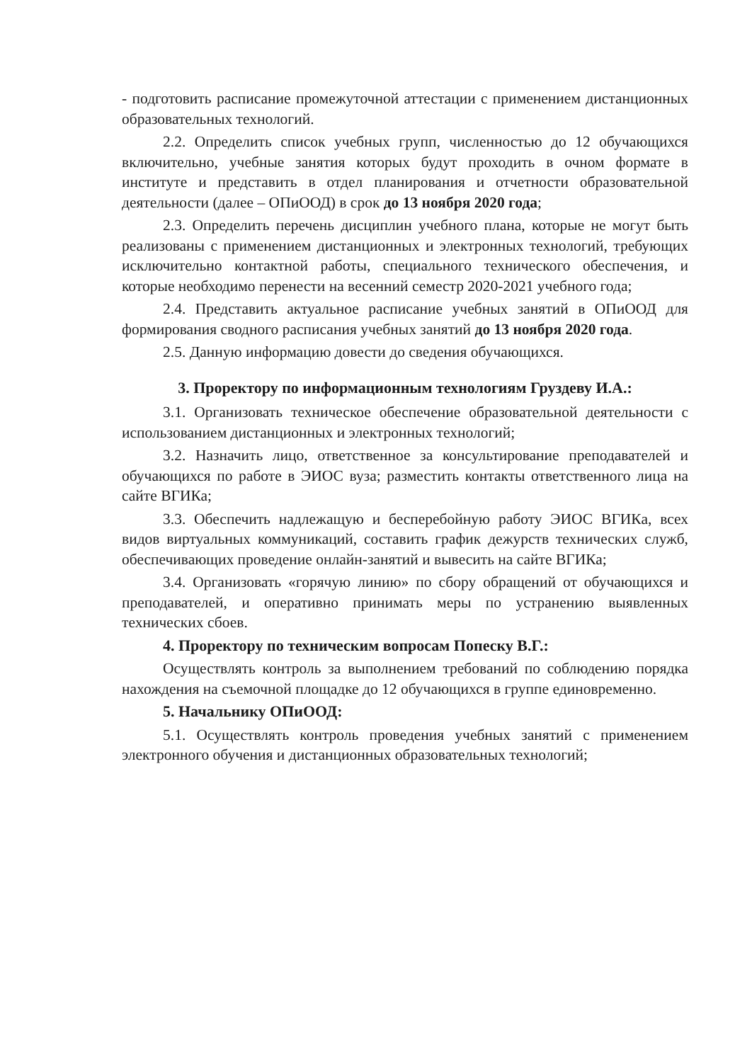- подготовить расписание промежуточной аттестации с применением дистанционных образовательных технологий.
2.2. Определить список учебных групп, численностью до 12 обучающихся включительно, учебные занятия которых будут проходить в очном формате в институте и представить в отдел планирования и отчетности образовательной деятельности (далее – ОПиООД) в срок до 13 ноября 2020 года;
2.3. Определить перечень дисциплин учебного плана, которые не могут быть реализованы с применением дистанционных и электронных технологий, требующих исключительно контактной работы, специального технического обеспечения, и которые необходимо перенести на весенний семестр 2020-2021 учебного года;
2.4. Представить актуальное расписание учебных занятий в ОПиООД для формирования сводного расписания учебных занятий до 13 ноября 2020 года.
2.5. Данную информацию довести до сведения обучающихся.
3. Проректору по информационным технологиям Груздеву И.А.:
3.1. Организовать техническое обеспечение образовательной деятельности с использованием дистанционных и электронных технологий;
3.2. Назначить лицо, ответственное за консультирование преподавателей и обучающихся по работе в ЭИОС вуза; разместить контакты ответственного лица на сайте ВГИКа;
3.3. Обеспечить надлежащую и бесперебойную работу ЭИОС ВГИКа, всех видов виртуальных коммуникаций, составить график дежурств технических служб, обеспечивающих проведение онлайн-занятий и вывесить на сайте ВГИКа;
3.4. Организовать «горячую линию» по сбору обращений от обучающихся и преподавателей, и оперативно принимать меры по устранению выявленных технических сбоев.
4. Проректору по техническим вопросам Попеску В.Г.:
Осуществлять контроль за выполнением требований по соблюдению порядка нахождения на съемочной площадке до 12 обучающихся в группе единовременно.
5. Начальнику ОПиООД:
5.1. Осуществлять контроль проведения учебных занятий с применением электронного обучения и дистанционных образовательных технологий;